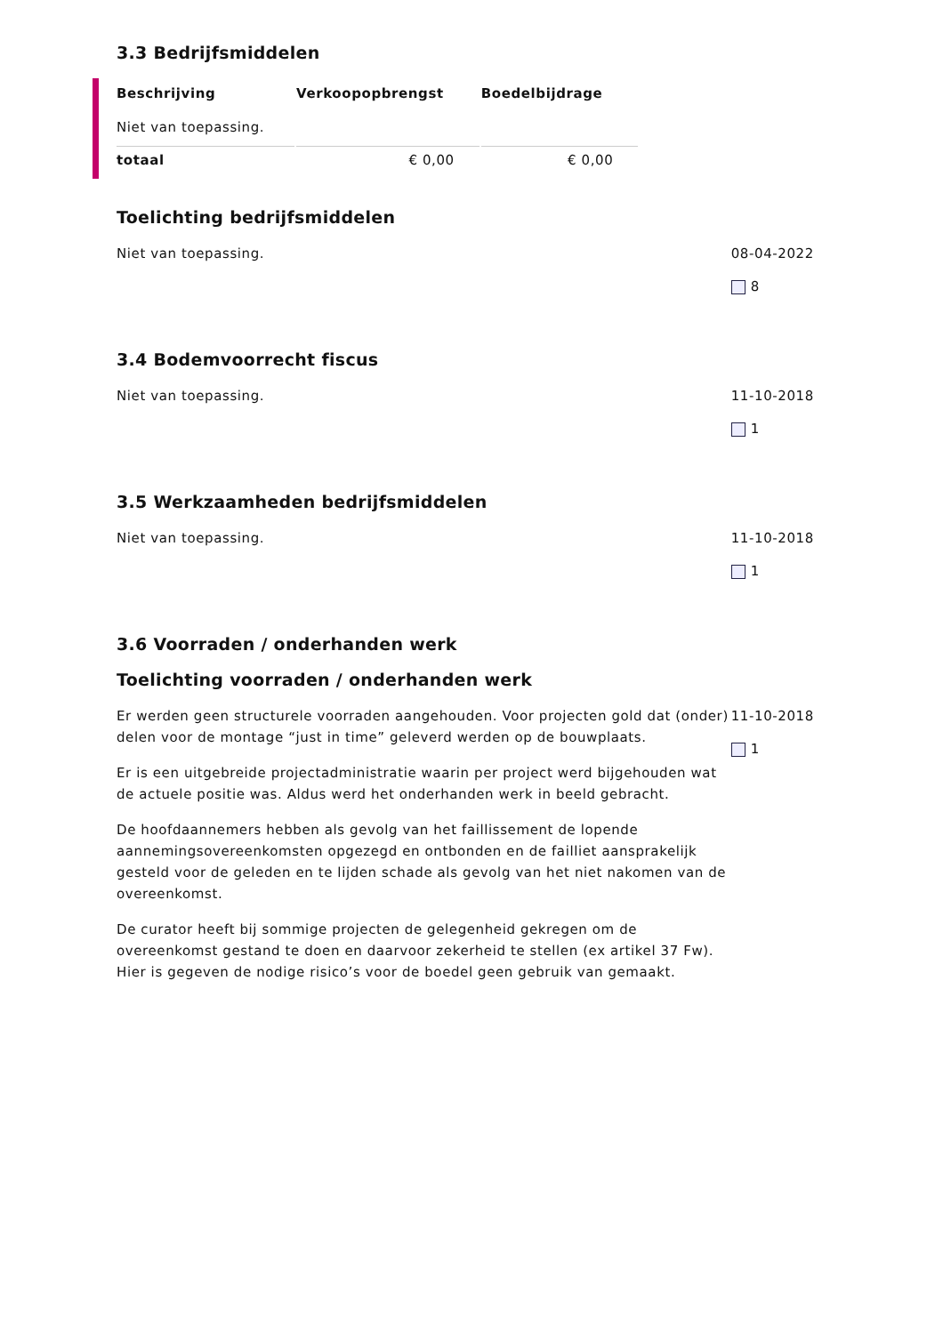3.3 Bedrijfsmiddelen
| Beschrijving | Verkoopopbrengst | Boedelbijdrage |
| --- | --- | --- |
| Niet van toepassing. | | |
| totaal | € 0,00 | € 0,00 |
Toelichting bedrijfsmiddelen
Niet van toepassing. 08-04-2022
8
3.4 Bodemvoorrecht fiscus
Niet van toepassing. 11-10-2018
1
3.5 Werkzaamheden bedrijfsmiddelen
Niet van toepassing. 11-10-2018
1
3.6 Voorraden / onderhanden werk
Toelichting voorraden / onderhanden werk
Er werden geen structurele voorraden aangehouden. Voor projecten gold dat (onder) delen voor de montage “just in time” geleverd werden op de bouwplaats.
Er is een uitgebreide projectadministratie waarin per project werd bijgehouden wat de actuele positie was. Aldus werd het onderhanden werk in beeld gebracht.
De hoofdaannemers hebben als gevolg van het faillissement de lopende aannemingsovereenkomsten opgezegd en ontbonden en de failliet aansprakelijk gesteld voor de geleden en te lijden schade als gevolg van het niet nakomen van de overeenkomst.
De curator heeft bij sommige projecten de gelegenheid gekregen om de overeenkomst gestand te doen en daarvoor zekerheid te stellen (ex artikel 37 Fw). Hier is gegeven de nodige risico’s voor de boedel geen gebruik van gemaakt.
11-10-2018
1